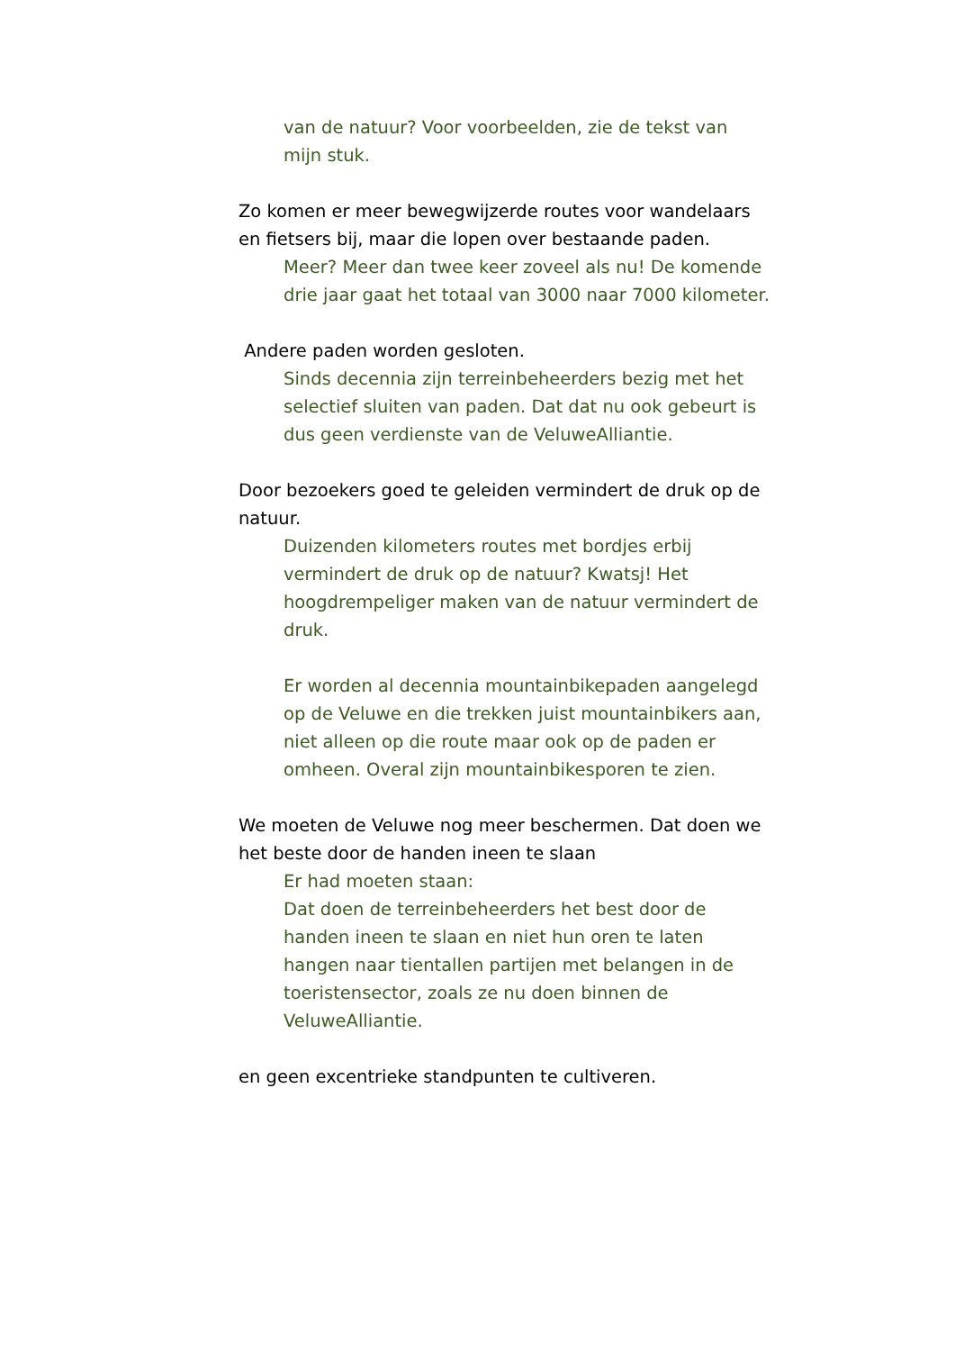van de natuur? Voor voorbeelden, zie de tekst van mijn stuk.
Zo komen er meer bewegwijzerde routes voor wandelaars en fietsers bij, maar die lopen over bestaande paden.
Meer? Meer dan twee keer zoveel als nu! De komende drie jaar gaat het totaal van 3000 naar 7000 kilometer.
Andere paden worden gesloten.
Sinds decennia zijn terreinbeheerders bezig met het selectief sluiten van paden. Dat dat nu ook gebeurt is dus geen verdienste van de VeluweAlliantie.
Door bezoekers goed te geleiden vermindert de druk op de natuur.
Duizenden kilometers routes met bordjes erbij vermindert de druk op de natuur? Kwatsj! Het hoogdrempeliger maken van de natuur vermindert de druk.
Er worden al decennia mountainbikepaden aangelegd op de Veluwe en die trekken juist mountainbikers aan, niet alleen op die route maar ook op de paden er omheen. Overal zijn mountainbikesporen te zien.
We moeten de Veluwe nog meer beschermen. Dat doen we het beste door de handen ineen te slaan
Er had moeten staan:
Dat doen de terreinbeheerders het best door de handen ineen te slaan en niet hun oren te laten hangen naar tientallen partijen met belangen in de toeristensector, zoals ze nu doen binnen de VeluweAlliantie.
en geen excentrieke standpunten te cultiveren.